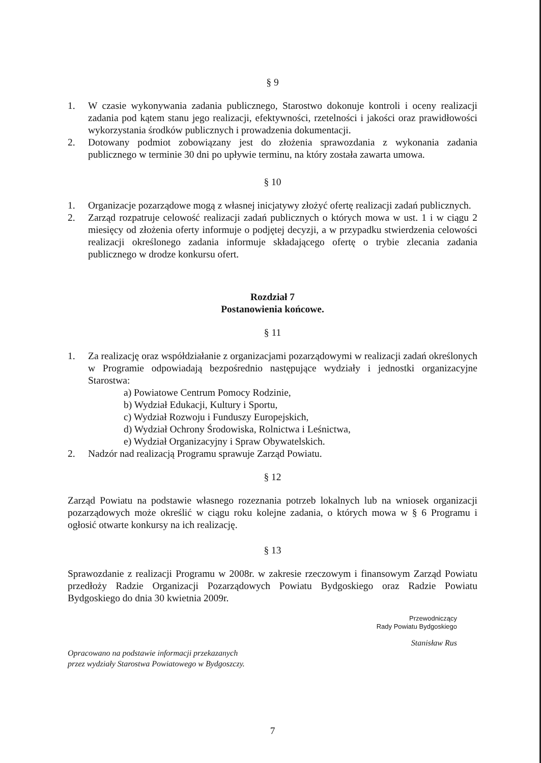§ 9
1. W czasie wykonywania zadania publicznego, Starostwo dokonuje kontroli i oceny realizacji zadania pod kątem stanu jego realizacji, efektywności, rzetelności i jakości oraz prawidłowości wykorzystania środków publicznych i prowadzenia dokumentacji.
2. Dotowany podmiot zobowiązany jest do złożenia sprawozdania z wykonania zadania publicznego w terminie 30 dni po upływie terminu, na który została zawarta umowa.
§ 10
1. Organizacje pozarządowe mogą z własnej inicjatywy złożyć ofertę realizacji zadań publicznych.
2. Zarząd rozpatruje celowość realizacji zadań publicznych o których mowa w ust. 1 i w ciągu 2 miesięcy od złożenia oferty informuje o podjętej decyzji, a w przypadku stwierdzenia celowości realizacji określonego zadania informuje składającego ofertę o trybie zlecania zadania publicznego w drodze konkursu ofert.
Rozdział 7
Postanowienia końcowe.
§ 11
1. Za realizację oraz współdziałanie z organizacjami pozarządowymi w realizacji zadań określonych w Programie odpowiadają bezpośrednio następujące wydziały i jednostki organizacyjne Starostwa:
a) Powiatowe Centrum Pomocy Rodzinie,
b) Wydział Edukacji, Kultury i Sportu,
c) Wydział Rozwoju i Funduszy Europejskich,
d) Wydział Ochrony Środowiska, Rolnictwa i Leśnictwa,
e) Wydział Organizacyjny i Spraw Obywatelskich.
2. Nadzór nad realizacją Programu sprawuje Zarząd Powiatu.
§ 12
Zarząd Powiatu na podstawie własnego rozeznania potrzeb lokalnych lub na wniosek organizacji pozarządowych może określić w ciągu roku kolejne zadania, o których mowa w § 6 Programu i ogłosić otwarte konkursy na ich realizację.
§ 13
Sprawozdanie z realizacji Programu w 2008r. w zakresie rzeczowym i finansowym Zarząd Powiatu przedłoży Radzie Organizacji Pozarządowych Powiatu Bydgoskiego oraz Radzie Powiatu Bydgoskiego do dnia 30 kwietnia 2009r.
Przewodniczący
Rady Powiatu Bydgoskiego
Stanisław Rus
Opracowano na podstawie informacji przekazanych
przez wydziały Starostwa Powiatowego w Bydgoszczy.
7